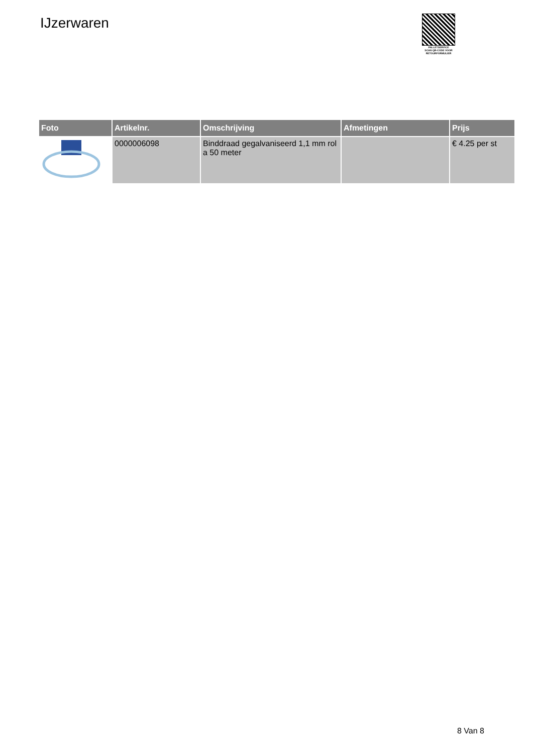IJzerwaren
PALLETSERVICE
SCAN QR-CODE VOOR RETOURFORMULIER
| Foto | Artikelnr. | Omschrijving | Afmetingen | Prijs |
| --- | --- | --- | --- | --- |
| | 0000006098 | Binddraad gegalvaniseerd 1,1 mm rol a 50 meter | | € 4.25 per st |
8 Van 8